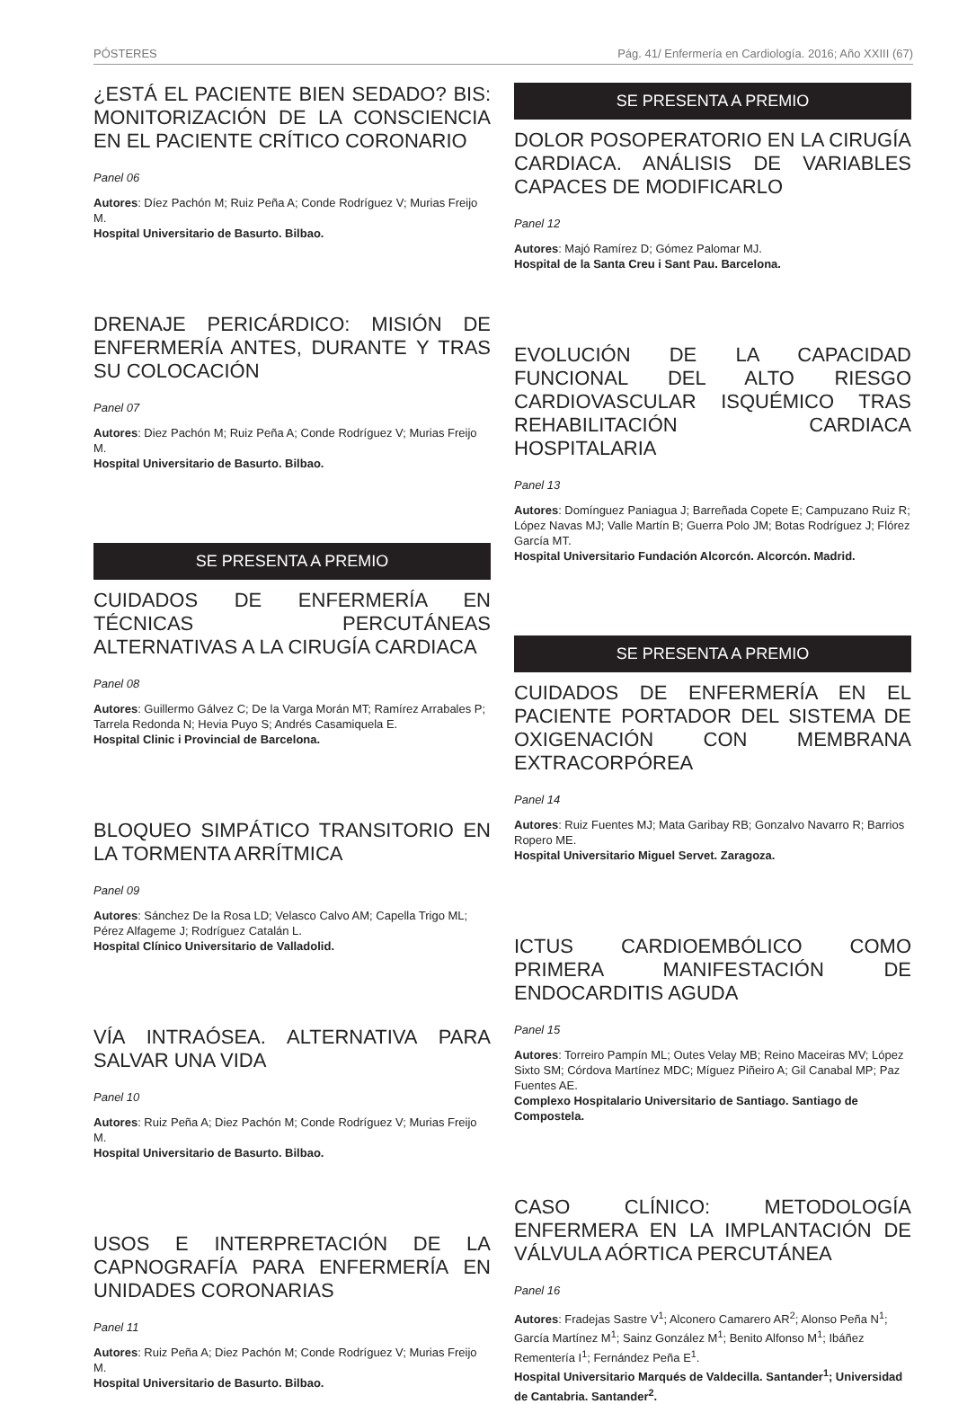PÓSTERES Pág. 41/ Enfermería en Cardiología. 2016; Año XXIII (67)
¿ESTÁ EL PACIENTE BIEN SEDADO? BIS: MONITORIZACIÓN DE LA CONSCIENCIA EN EL PACIENTE CRÍTICO CORONARIO
Panel 06
Autores: Díez Pachón M; Ruiz Peña A; Conde Rodríguez V; Murias Freijo M.
Hospital Universitario de Basurto. Bilbao.
DRENAJE PERICÁRDICO: MISIÓN DE ENFERMERÍA ANTES, DURANTE Y TRAS SU COLOCACIÓN
Panel 07
Autores: Diez Pachón M; Ruiz Peña A; Conde Rodríguez V; Murias Freijo M.
Hospital Universitario de Basurto. Bilbao.
SE PRESENTA A PREMIO
CUIDADOS DE ENFERMERÍA EN TÉCNICAS PERCUTÁNEAS ALTERNATIVAS A LA CIRUGÍA CARDIACA
Panel 08
Autores: Guillermo Gálvez C; De la Varga Morán MT; Ramírez Arrabales P; Tarrela Redonda N; Hevia Puyo S; Andrés Casamiquela E.
Hospital Clinic i Provincial de Barcelona.
BLOQUEO SIMPÁTICO TRANSITORIO EN LA TORMENTA ARRÍTMICA
Panel 09
Autores: Sánchez De la Rosa LD; Velasco Calvo AM; Capella Trigo ML; Pérez Alfageme J; Rodríguez Catalán L.
Hospital Clínico Universitario de Valladolid.
VÍA INTRAÓSEA. ALTERNATIVA PARA SALVAR UNA VIDA
Panel 10
Autores: Ruiz Peña A; Diez Pachón M; Conde Rodríguez V; Murias Freijo M.
Hospital Universitario de Basurto. Bilbao.
USOS E INTERPRETACIÓN DE LA CAPNOGRAFÍA PARA ENFERMERÍA EN UNIDADES CORONARIAS
Panel 11
Autores: Ruiz Peña A; Diez Pachón M; Conde Rodríguez V; Murias Freijo M.
Hospital Universitario de Basurto. Bilbao.
SE PRESENTA A PREMIO
DOLOR POSOPERATORIO EN LA CIRUGÍA CARDIACA. ANÁLISIS DE VARIABLES CAPACES DE MODIFICARLO
Panel 12
Autores: Majó Ramírez D; Gómez Palomar MJ.
Hospital de la Santa Creu i Sant Pau. Barcelona.
EVOLUCIÓN DE LA CAPACIDAD FUNCIONAL DEL ALTO RIESGO CARDIOVASCULAR ISQUÉMICO TRAS REHABILITACIÓN CARDIACA HOSPITALARIA
Panel 13
Autores: Domínguez Paniagua J; Barreñada Copete E; Campuzano Ruiz R; López Navas MJ; Valle Martín B; Guerra Polo JM; Botas Rodríguez J; Flórez García MT.
Hospital Universitario Fundación Alcorcón. Alcorcón. Madrid.
SE PRESENTA A PREMIO
CUIDADOS DE ENFERMERÍA EN EL PACIENTE PORTADOR DEL SISTEMA DE OXIGENACIÓN CON MEMBRANA EXTRACORPÓREA
Panel 14
Autores: Ruiz Fuentes MJ; Mata Garibay RB; Gonzalvo Navarro R; Barrios Ropero ME.
Hospital Universitario Miguel Servet. Zaragoza.
ICTUS CARDIOEMBÓLICO COMO PRIMERA MANIFESTACIÓN DE ENDOCARDITIS AGUDA
Panel 15
Autores: Torreiro Pampín ML; Outes Velay MB; Reino Maceiras MV; López Sixto SM; Córdova Martínez MDC; Míguez Piñeiro A; Gil Canabal MP; Paz Fuentes AE.
Complexo Hospitalario Universitario de Santiago. Santiago de Compostela.
CASO CLÍNICO: METODOLOGÍA ENFERMERA EN LA IMPLANTACIÓN DE VÁLVULA AÓRTICA PERCUTÁNEA
Panel 16
Autores: Fradejas Sastre V<sup>1</sup>; Alconero Camarero AR<sup>2</sup>; Alonso Peña N<sup>1</sup>; García Martínez M<sup>1</sup>; Sainz González M<sup>1</sup>; Benito Alfonso M<sup>1</sup>; Ibáñez Rementería I<sup>1</sup>; Fernández Peña E<sup>1</sup>.
Hospital Universitario Marqués de Valdecilla. Santander<sup>1</sup>; Universidad de Cantabria. Santander<sup>2</sup>.